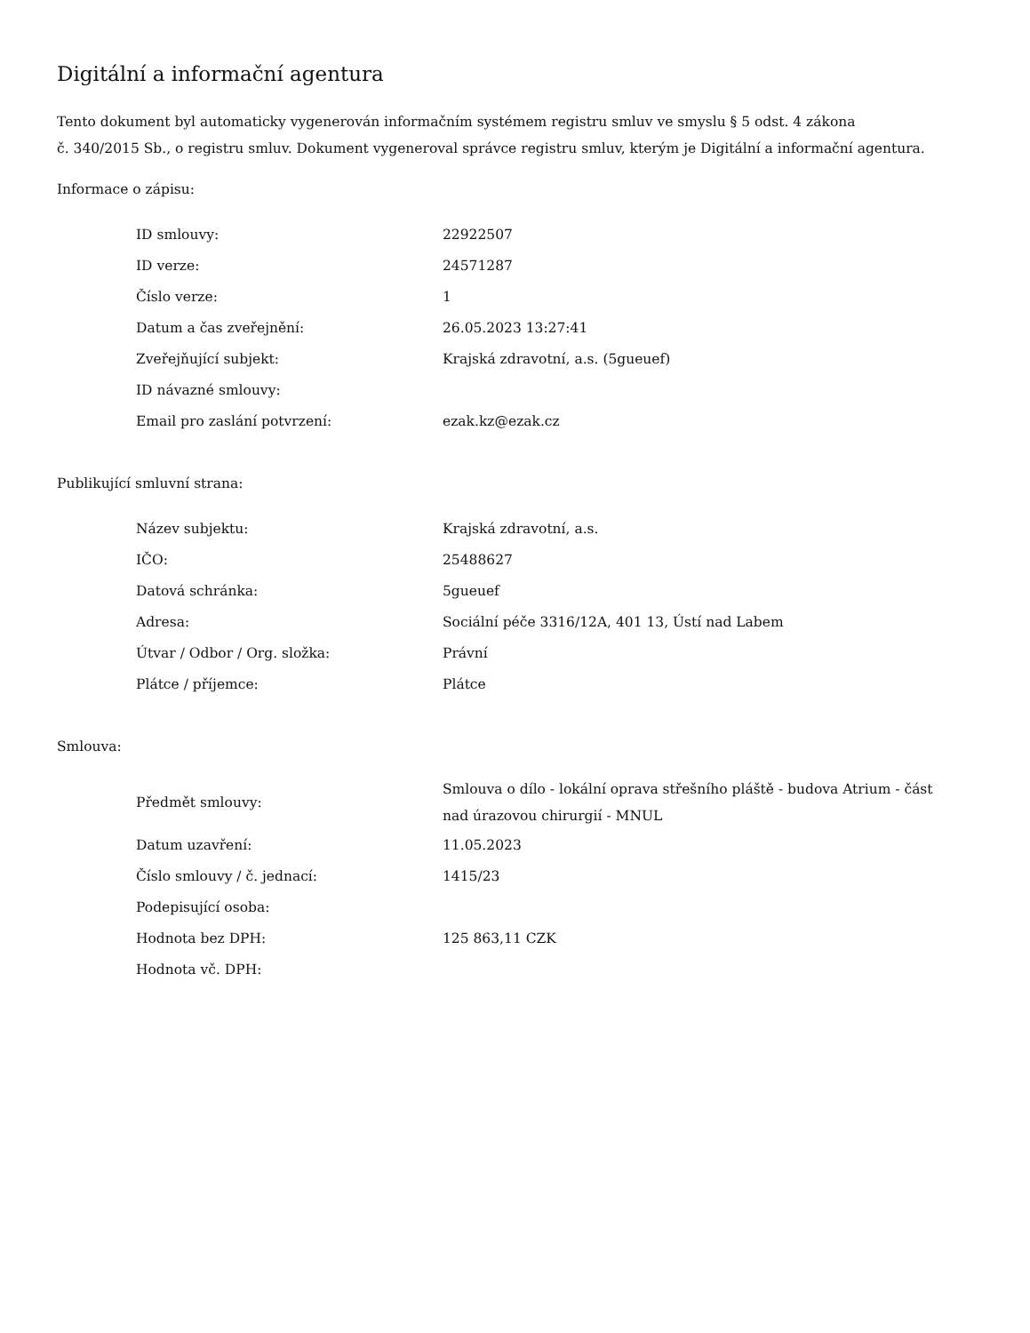Digitální a informační agentura
Tento dokument byl automaticky vygenerován informačním systémem registru smluv ve smyslu § 5 odst. 4 zákona
č. 340/2015 Sb., o registru smluv. Dokument vygeneroval správce registru smluv, kterým je Digitální a informační agentura.
Informace o zápisu:
| ID smlouvy: | 22922507 |
| ID verze: | 24571287 |
| Číslo verze: | 1 |
| Datum a čas zveřejnění: | 26.05.2023 13:27:41 |
| Zveřejňující subjekt: | Krajská zdravotní, a.s. (5gueuef) |
| ID návazné smlouvy: | |
| Email pro zaslání potvrzení: | ezak.kz@ezak.cz |
Publikující smluvní strana:
| Název subjektu: | Krajská zdravotní, a.s. |
| IČO: | 25488627 |
| Datová schránka: | 5gueuef |
| Adresa: | Sociální péče 3316/12A, 401 13, Ústí nad Labem |
| Útvar / Odbor / Org. složka: | Právní |
| Plátce / příjemce: | Plátce |
Smlouva:
| Předmět smlouvy: | Smlouva o dílo - lokální oprava střešního pláště - budova Atrium - část nad úrazovou chirurgií - MNUL |
| Datum uzavření: | 11.05.2023 |
| Číslo smlouvy / č. jednací: | 1415/23 |
| Podepisující osoba: | |
| Hodnota bez DPH: | 125 863,11 CZK |
| Hodnota vč. DPH: | |